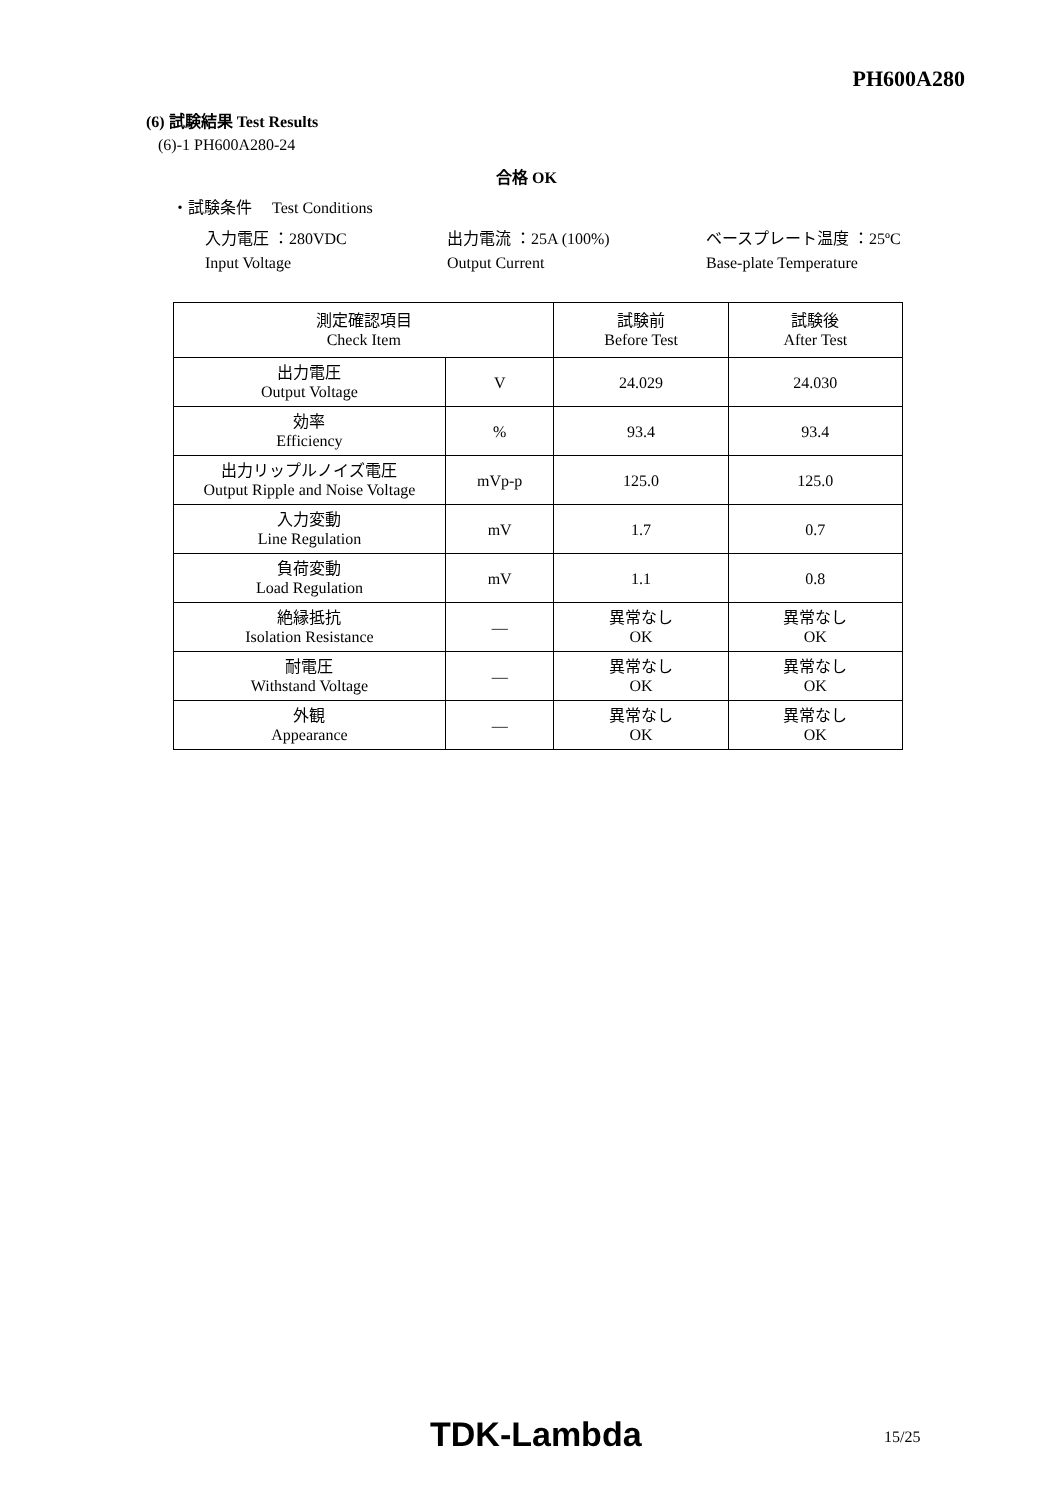PH600A280
(6) 試験結果 Test Results
(6)-1 PH600A280-24
合格 OK
・試験条件　 Test Conditions
入力電圧 ：280VDC 出力電流 ：25A (100%) ベースプレート温度 ：25ºC
Input Voltage Output Current Base-plate Temperature
| 測定確認項目 Check Item | | 試験前 Before Test | 試験後 After Test |
| --- | --- | --- | --- |
| 出力電圧 Output Voltage | V | 24.029 | 24.030 |
| 効率 Efficiency | % | 93.4 | 93.4 |
| 出力リップルノイズ電圧 Output Ripple and Noise Voltage | mVp-p | 125.0 | 125.0 |
| 入力変動 Line Regulation | mV | 1.7 | 0.7 |
| 負荷変動 Load Regulation | mV | 1.1 | 0.8 |
| 絶縁抵抗 Isolation Resistance | — | 異常なし OK | 異常なし OK |
| 耐電圧 Withstand Voltage | — | 異常なし OK | 異常なし OK |
| 外観 Appearance | — | 異常なし OK | 異常なし OK |
TDK-Lambda 15/25